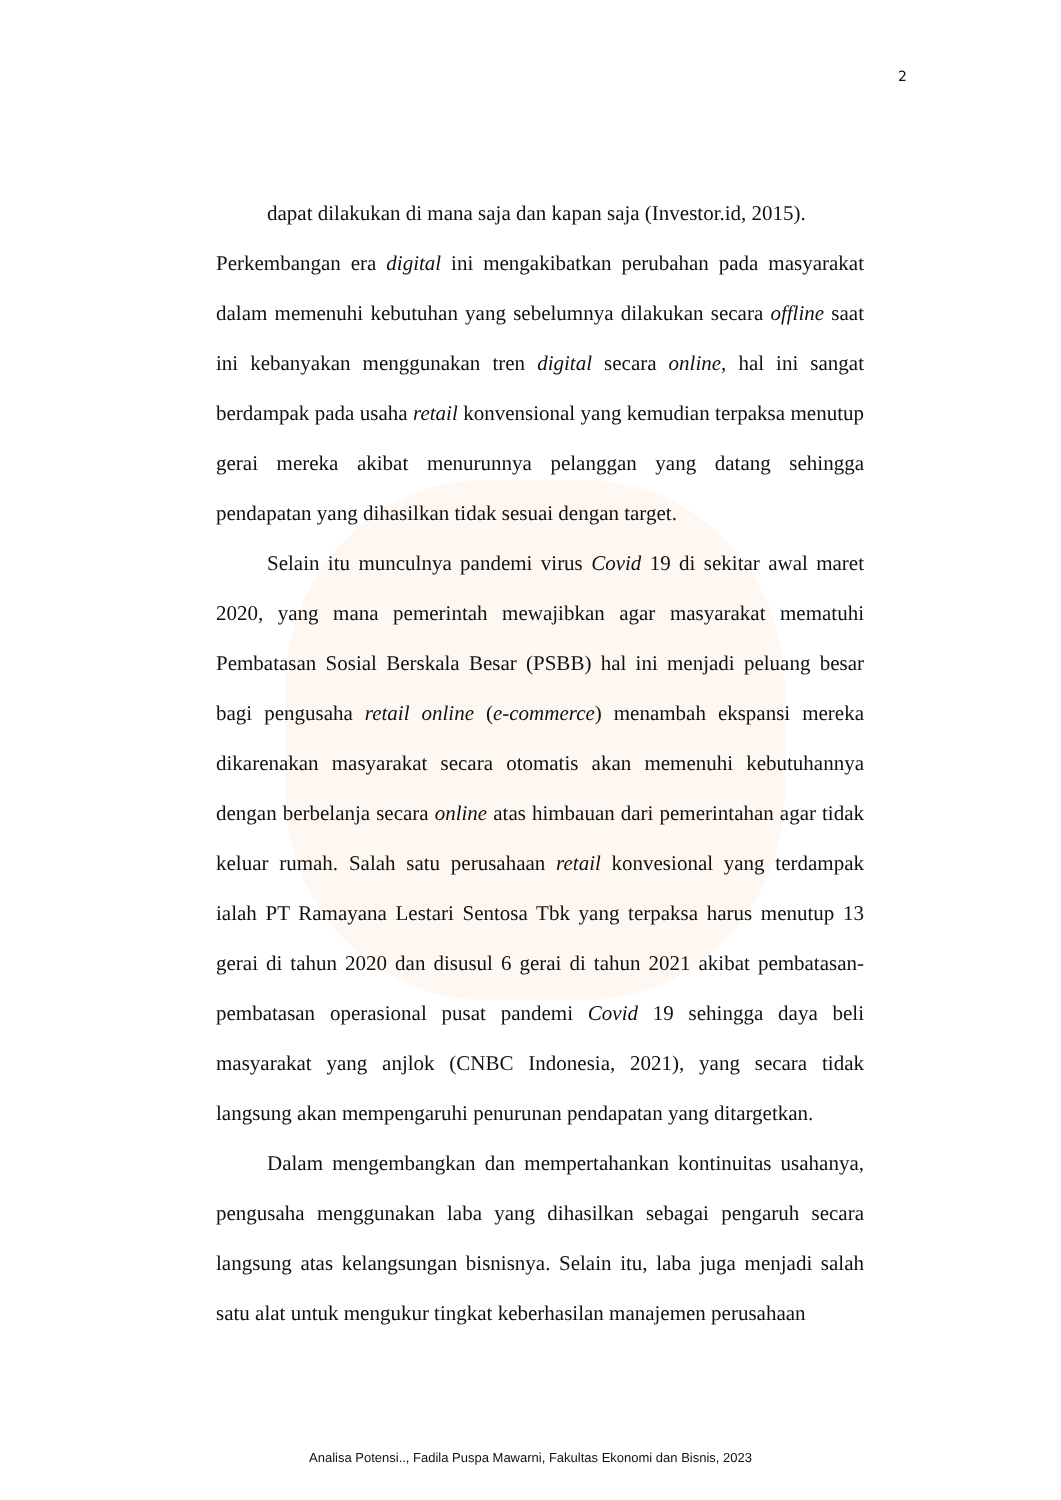2
dapat dilakukan di mana saja dan kapan saja (Investor.id, 2015).
Perkembangan era digital ini mengakibatkan perubahan pada masyarakat dalam memenuhi kebutuhan yang sebelumnya dilakukan secara offline saat ini kebanyakan menggunakan tren digital secara online, hal ini sangat berdampak pada usaha retail konvensional yang kemudian terpaksa menutup gerai mereka akibat menurunnya pelanggan yang datang sehingga pendapatan yang dihasilkan tidak sesuai dengan target.
Selain itu munculnya pandemi virus Covid 19 di sekitar awal maret 2020, yang mana pemerintah mewajibkan agar masyarakat mematuhi Pembatasan Sosial Berskala Besar (PSBB) hal ini menjadi peluang besar bagi pengusaha retail online (e-commerce) menambah ekspansi mereka dikarenakan masyarakat secara otomatis akan memenuhi kebutuhannya dengan berbelanja secara online atas himbauan dari pemerintahan agar tidak keluar rumah. Salah satu perusahaan retail konvesional yang terdampak ialah PT Ramayana Lestari Sentosa Tbk yang terpaksa harus menutup 13 gerai di tahun 2020 dan disusul 6 gerai di tahun 2021 akibat pembatasan-pembatasan operasional pusat pandemi Covid 19 sehingga daya beli masyarakat yang anjlok (CNBC Indonesia, 2021), yang secara tidak langsung akan mempengaruhi penurunan pendapatan yang ditargetkan.
Dalam mengembangkan dan mempertahankan kontinuitas usahanya, pengusaha menggunakan laba yang dihasilkan sebagai pengaruh secara langsung atas kelangsungan bisnisnya. Selain itu, laba juga menjadi salah satu alat untuk mengukur tingkat keberhasilan manajemen perusahaan
Analisa Potensi.., Fadila Puspa Mawarni, Fakultas Ekonomi dan Bisnis, 2023